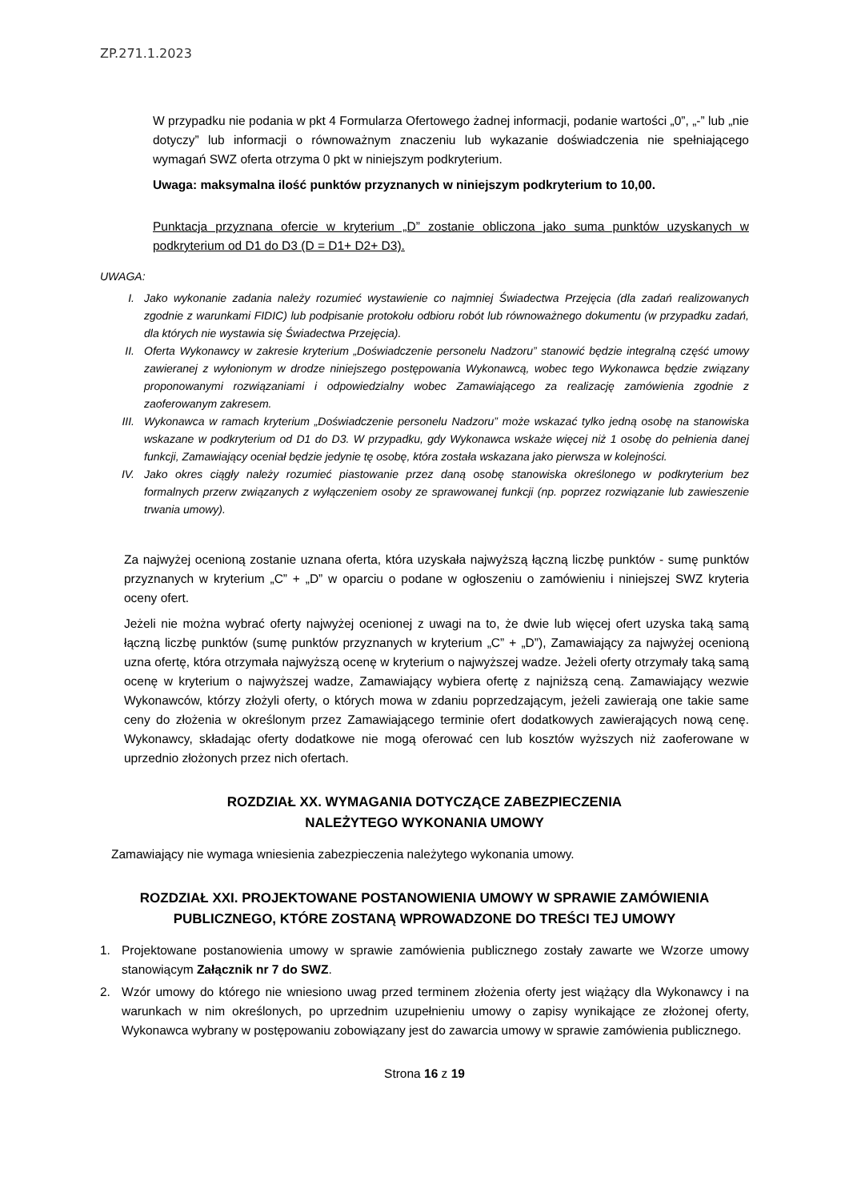ZP.271.1.2023
W przypadku nie podania w pkt 4 Formularza Ofertowego żadnej informacji, podanie wartości „0”, „-” lub „nie dotyczy” lub informacji o równoważnym znaczeniu lub wykazanie doświadczenia nie spełniającego wymagań SWZ oferta otrzyma 0 pkt w niniejszym podkryterium.
Uwaga: maksymalna ilość punktów przyznanych w niniejszym podkryterium to 10,00.
Punktacja przyznana ofercie w kryterium „D” zostanie obliczona jako suma punktów uzyskanych w podkryterium od D1 do D3 (D = D1+ D2+ D3).
UWAGA:
I. Jako wykonanie zadania należy rozumieć wystawienie co najmniej Świadectwa Przejęcia (dla zadań realizowanych zgodnie z warunkami FIDIC) lub podpisanie protokołu odbioru robót lub równoważnego dokumentu (w przypadku zadań, dla których nie wystawia się Świadectwa Przejęcia).
II. Oferta Wykonawcy w zakresie kryterium „Doświadczenie personelu Nadzoru” stanowić będzie integralną część umowy zawieranej z wyłonionym w drodze niniejszego postępowania Wykonawcą, wobec tego Wykonawca będzie związany proponowanymi rozwiązaniami i odpowiedzialny wobec Zamawiającego za realizację zamówienia zgodnie z zaoferowanym zakresem.
III. Wykonawca w ramach kryterium „Doświadczenie personelu Nadzoru” może wskazać tylko jedną osobę na stanowiska wskazane w podkryterium od D1 do D3. W przypadku, gdy Wykonawca wskaże więcej niż 1 osobę do pełnienia danej funkcji, Zamawiający oceniał będzie jedynie tę osobę, która została wskazana jako pierwsza w kolejności.
IV. Jako okres ciągły należy rozumieć piastowanie przez daną osobę stanowiska określonego w podkryterium bez formalnych przerw związanych z wyłączeniem osoby ze sprawowanej funkcji (np. poprzez rozwiązanie lub zawieszenie trwania umowy).
Za najwyżej ocenioną zostanie uznana oferta, która uzyskała najwyższą łączną liczbę punktów - sumę punktów przyznanych w kryterium „C” + „D” w oparciu o podane w ogłoszeniu o zamówieniu i niniejszej SWZ kryteria oceny ofert.
Jeżeli nie można wybrać oferty najwyżej ocenionej z uwagi na to, że dwie lub więcej ofert uzyska taką samą łączną liczbę punktów (sumę punktów przyznanych w kryterium „C” + „D”), Zamawiający za najwyżej ocenioną uzna ofertę, która otrzymała najwyższą ocenę w kryterium o najwyższej wadze. Jeżeli oferty otrzymały taką samą ocenę w kryterium o najwyższej wadze, Zamawiający wybiera ofertę z najniższą ceną. Zamawiający wezwie Wykonawców, którzy złożyli oferty, o których mowa w zdaniu poprzedzającym, jeżeli zawierają one takie same ceny do złożenia w określonym przez Zamawiającego terminie ofert dodatkowych zawierających nową cenę. Wykonawcy, składając oferty dodatkowe nie mogą oferować cen lub kosztów wyższych niż zaoferowane w uprzednio złożonych przez nich ofertach.
ROZDZIAŁ XX. WYMAGANIA DOTYCZĄCE ZABEZPIECZENIA
NALEŻYTEGO WYKONANIA UMOWY
Zamawiający nie wymaga wniesienia zabezpieczenia należytego wykonania umowy.
ROZDZIAŁ XXI. PROJEKTOWANE POSTANOWIENIA UMOWY W SPRAWIE ZAMÓWIENIA
PUBLICZNEGO, KTÓRE ZOSTANĄ WPROWADZONE DO TREŚCI TEJ UMOWY
1. Projektowane postanowienia umowy w sprawie zamówienia publicznego zostały zawarte we Wzorze umowy stanowiącym Załącznik nr 7 do SWZ.
2. Wzór umowy do którego nie wniesiono uwag przed terminem złożenia oferty jest wiążący dla Wykonawcy i na warunkach w nim określonych, po uprzednim uzupełnieniu umowy o zapisy wynikające ze złożonej oferty, Wykonawca wybrany w postępowaniu zobowiązany jest do zawarcia umowy w sprawie zamówienia publicznego.
Strona 16 z 19